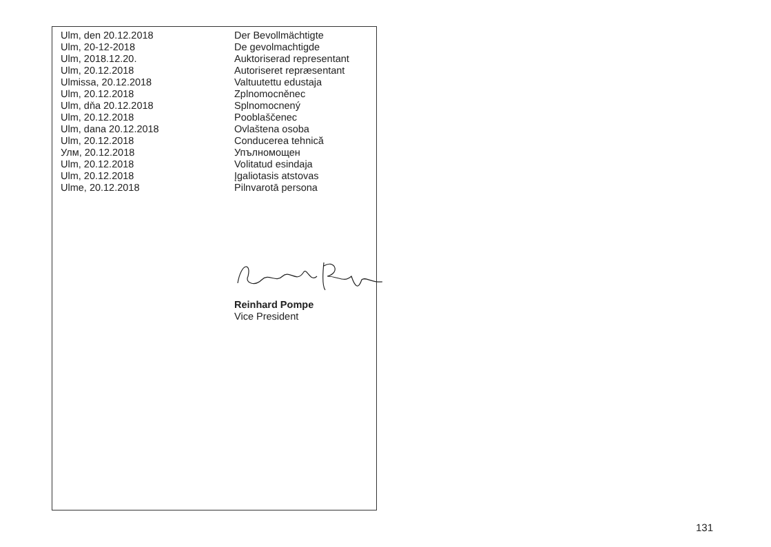| Ulm, den 20.12.2018 | Der Bevollmächtigte |
| Ulm, 20-12-2018 | De gevolmachtigde |
| Ulm, 2018.12.20. | Auktoriserad representant |
| Ulm, 20.12.2018 | Autoriseret repræsentant |
| Ulmissa, 20.12.2018 | Valtuutettu edustaja |
| Ulm, 20.12.2018 | Zplnomocněnec |
| Ulm, dňa 20.12.2018 | Splnomocnený |
| Ulm, 20.12.2018 | Pooblaščenec |
| Ulm, dana 20.12.2018 | Ovlaštena osoba |
| Ulm, 20.12.2018 | Conducerea tehnică |
| Улм, 20.12.2018 | Упълномощен |
| Ulm, 20.12.2018 | Volitatud esindaja |
| Ulm, 20.12.2018 | Įgaliotasis atstovas |
| Ulme, 20.12.2018 | Pilnvarotā persona |
Reinhard Pompe
Vice President
131